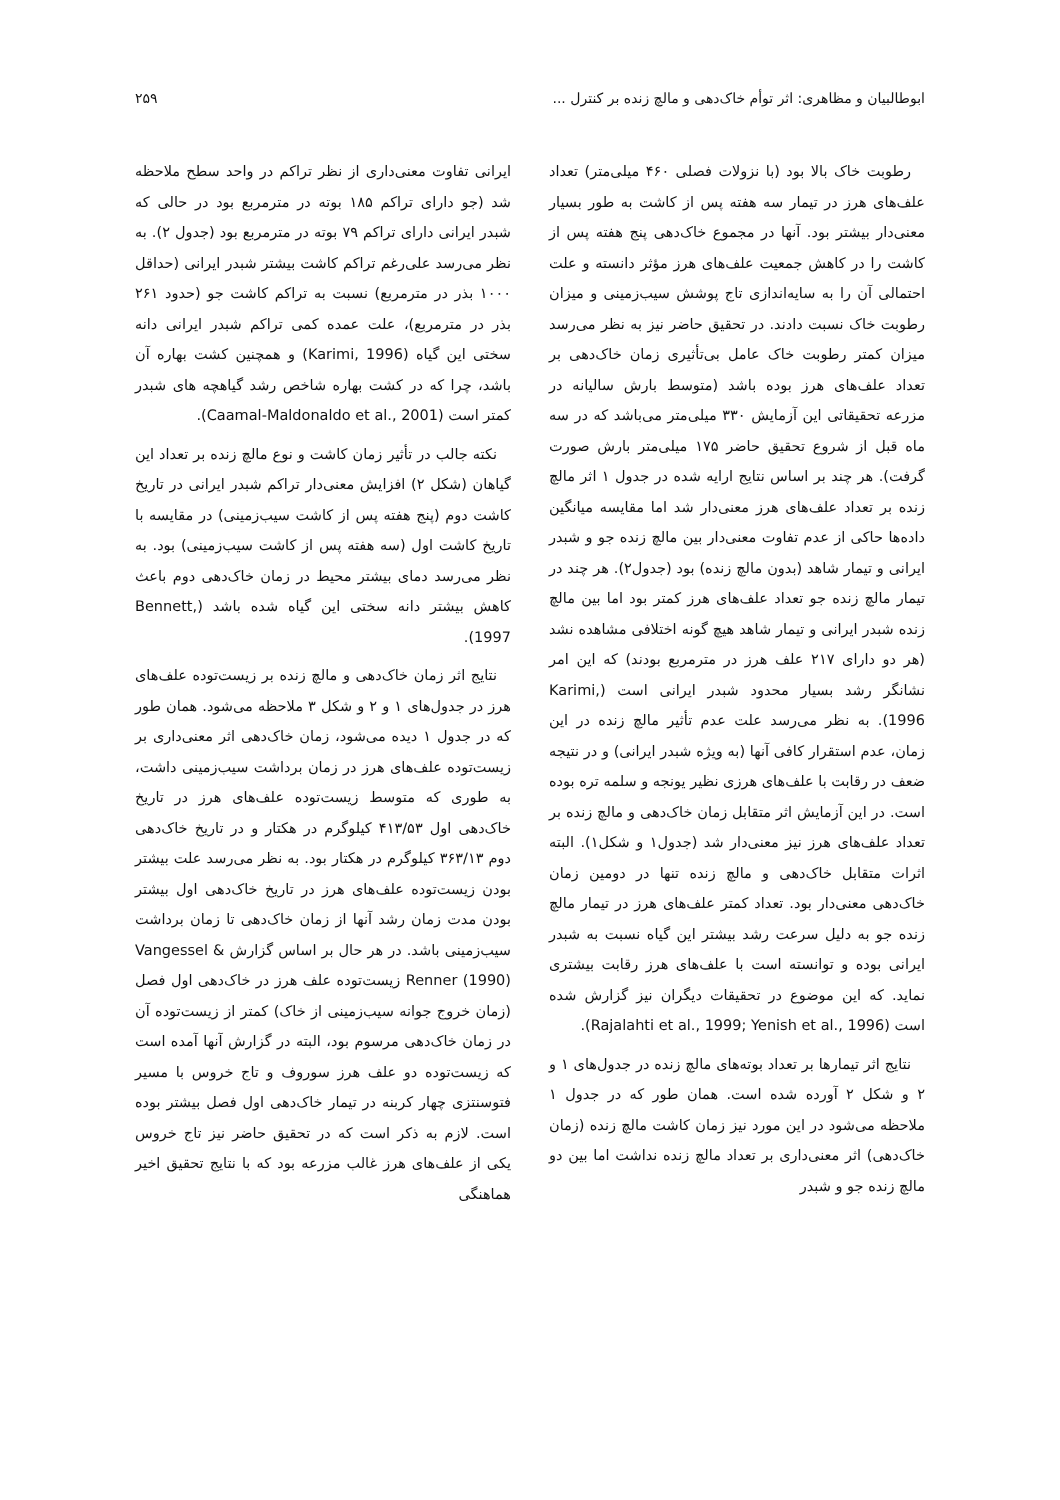ابوطالبیان و مظاهری: اثر توأم خاک‌دهی و مالچ زنده بر کنترل ... ۲۵۹
رطوبت خاک بالا بود (با نزولات فصلی ۴۶۰ میلی‌متر) تعداد علف‌های هرز در تیمار سه هفته پس از کاشت به طور بسیار معنی‌دار بیشتر بود. آنها در مجموع خاک‌دهی پنج هفته پس از کاشت را در کاهش جمعیت علف‌های هرز مؤثر دانسته و علت احتمالی آن را به سایه‌اندازی تاج پوشش سیب‌زمینی و میزان رطوبت خاک نسبت دادند. در تحقیق حاضر نیز به نظر می‌رسد میزان کمتر رطوبت خاک عامل بی‌تأثیری زمان خاک‌دهی بر تعداد علف‌های هرز بوده باشد (متوسط بارش سالیانه در مزرعه تحقیقاتی این آزمایش ۳۳۰ میلی‌متر می‌باشد که در سه ماه قبل از شروع تحقیق حاضر ۱۷۵ میلی‌متر بارش صورت گرفت). هر چند بر اساس نتایج ارایه شده در جدول ۱ اثر مالچ زنده بر تعداد علف‌های هرز معنی‌دار شد اما مقایسه میانگین داده‌ها حاکی از عدم تفاوت معنی‌دار بین مالچ زنده جو و شبدر ایرانی و تیمار شاهد (بدون مالچ زنده) بود (جدول۲). هر چند در تیمار مالچ زنده جو تعداد علف‌های هرز کمتر بود اما بین مالچ زنده شبدر ایرانی و تیمار شاهد هیچ گونه اختلافی مشاهده نشد (هر دو دارای ۲۱۷ علف هرز در مترمربع بودند) که این امر نشانگر رشد بسیار محدود شبدر ایرانی است (Karimi, 1996). به نظر می‌رسد علت عدم تأثیر مالچ زنده در این زمان، عدم استقرار کافی آنها (به ویژه شبدر ایرانی) و در نتیجه ضعف در رقابت با علف‌های هرزی نظیر یونجه و سلمه تره بوده است. در این آزمایش اثر متقابل زمان خاک‌دهی و مالچ زنده بر تعداد علف‌های هرز نیز معنی‌دار شد (جدول۱ و شکل۱). البته اثرات متقابل خاک‌دهی و مالچ زنده تنها در دومین زمان خاک‌دهی معنی‌دار بود. تعداد کمتر علف‌های هرز در تیمار مالچ زنده جو به دلیل سرعت رشد بیشتر این گیاه نسبت به شبدر ایرانی بوده و توانسته است با علف‌های هرز رقابت بیشتری نماید. که این موضوع در تحقیقات دیگران نیز گزارش شده است (Rajalahti et al., 1999; Yenish et al., 1996).
نتایج اثر تیمارها بر تعداد بوته‌های مالچ زنده در جدول‌های ۱ و ۲ و شکل ۲ آورده شده است. همان طور که در جدول ۱ ملاحظه می‌شود در این مورد نیز زمان کاشت مالچ زنده (زمان خاک‌دهی) اثر معنی‌داری بر تعداد مالچ زنده نداشت اما بین دو مالچ زنده جو و شبدر
ایرانی تفاوت معنی‌داری از نظر تراکم در واحد سطح ملاحظه شد (جو دارای تراکم ۱۸۵ بوته در مترمربع بود در حالی که شبدر ایرانی دارای تراکم ۷۹ بوته در مترمربع بود (جدول ۲). به نظر می‌رسد علی‌رغم تراکم کاشت بیشتر شبدر ایرانی (حداقل ۱۰۰۰ بذر در مترمربع) نسبت به تراکم کاشت جو (حدود ۲۶۱ بذر در مترمربع)، علت عمده کمی تراکم شبدر ایرانی دانه سختی این گیاه (Karimi, 1996) و همچنین کشت بهاره آن باشد، چرا که در کشت بهاره شاخص رشد گیاهچه های شبدر کمتر است (Caamal-Maldonaldo et al., 2001).
نکته جالب در تأثیر زمان کاشت و نوع مالچ زنده بر تعداد این گیاهان (شکل ۲) افزایش معنی‌دار تراکم شبدر ایرانی در تاریخ کاشت دوم (پنج هفته پس از کاشت سیب‌زمینی) در مقایسه با تاریخ کاشت اول (سه هفته پس از کاشت سیب‌زمینی) بود. به نظر می‌رسد دمای بیشتر محیط در زمان خاک‌دهی دوم باعث کاهش بیشتر دانه سختی این گیاه شده باشد (Bennett, 1997).
نتایج اثر زمان خاک‌دهی و مالچ زنده بر زیست‌توده علف‌های هرز در جدول‌های ۱ و ۲ و شکل ۳ ملاحظه می‌شود. همان طور که در جدول ۱ دیده می‌شود، زمان خاک‌دهی اثر معنی‌داری بر زیست‌توده علف‌های هرز در زمان برداشت سیب‌زمینی داشت، به طوری که متوسط زیست‌توده علف‌های هرز در تاریخ خاک‌دهی اول ۴۱۳/۵۳ کیلوگرم در هکتار و در تاریخ خاک‌دهی دوم ۳۶۳/۱۳ کیلوگرم در هکتار بود. به نظر می‌رسد علت بیشتر بودن زیست‌توده علف‌های هرز در تاریخ خاک‌دهی اول بیشتر بودن مدت زمان رشد آنها از زمان خاک‌دهی تا زمان برداشت سیب‌زمینی باشد. در هر حال بر اساس گزارش Vangessel & Renner (1990) زیست‌توده علف هرز در خاک‌دهی اول فصل (زمان خروج جوانه سیب‌زمینی از خاک) کمتر از زیست‌توده آن در زمان خاک‌دهی مرسوم بود، البته در گزارش آنها آمده است که زیست‌توده دو علف هرز سوروف و تاج خروس با مسیر فتوسنتزی چهار کربنه در تیمار خاک‌دهی اول فصل بیشتر بوده است. لازم به ذکر است که در تحقیق حاضر نیز تاج خروس یکی از علف‌های هرز غالب مزرعه بود که با نتایج تحقیق اخیر هماهنگی